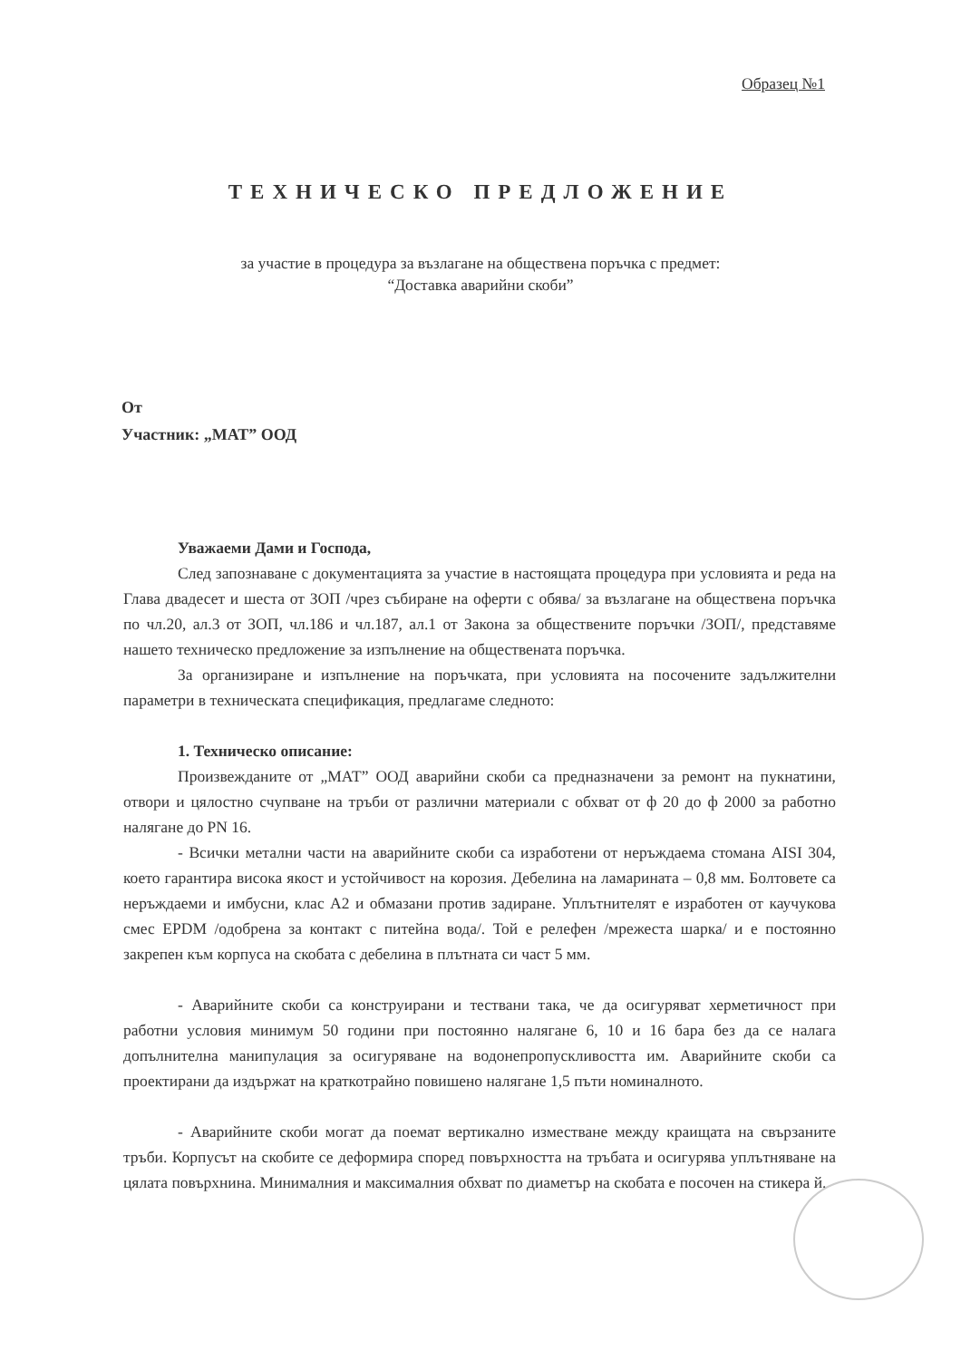Образец №1
ТЕХНИЧЕСКО ПРЕДЛОЖЕНИЕ
за участие в процедура за възлагане на обществена поръчка с предмет:
“Доставка аварийни скоби”
От
Участник: „МАТ” ООД
Уважаеми Дами и Господа,
След запознаване с документацията за участие в настоящата процедура при условията и реда на Глава двадесет и шеста от ЗОП /чрез събиране на оферти с обява/ за възлагане на обществена поръчка по чл.20, ал.3 от ЗОП, чл.186 и чл.187, ал.1 от Закона за обществените поръчки /ЗОП/, представяме нашето техническо предложение за изпълнение на обществената поръчка.
За организиране и изпълнение на поръчката, при условията на посочените задължителни параметри в техническата спецификация, предлагаме следното:
1. Техническо описание:
Произвежданите от „МАТ” ООД аварийни скоби са предназначени за ремонт на пукнатини, отвори и цялостно счупване на тръби от различни материали с обхват от ф 20 до ф 2000 за работно налягане до PN 16.
- Всички метални части на аварийните скоби са изработени от неръждаема стомана AISI 304, което гарантира висока якост и устойчивост на корозия. Дебелина на ламарината – 0,8 мм. Болтовете са неръждаеми и имбусни, клас А2 и обмазани против задиране. Уплътнителят е изработен от каучукова смес EPDM /одобрена за контакт с питейна вода/. Той е релефен /мрежеста шарка/ и е постоянно закрепен към корпуса на скобата с дебелина в плътната си част 5 мм.
- Аварийните скоби са конструирани и тествани така, че да осигуряват херметичност при работни условия минимум 50 години при постоянно налягане 6, 10 и 16 бара без да се налага допълнителна манипулация за осигуряване на водонепропускливостта им. Аварийните скоби са проектирани да издържат на краткотрайно повишено налягане 1,5 пъти номиналното.
- Аварийните скоби могат да поемат вертикално изместване между краищата на свързаните тръби. Корпусът на скобите се деформира според повърхността на тръбата и осигурява уплътняване на цялата повърхнина. Минималния и максималния обхват по диаметър на скобата е посочен на стикера й.